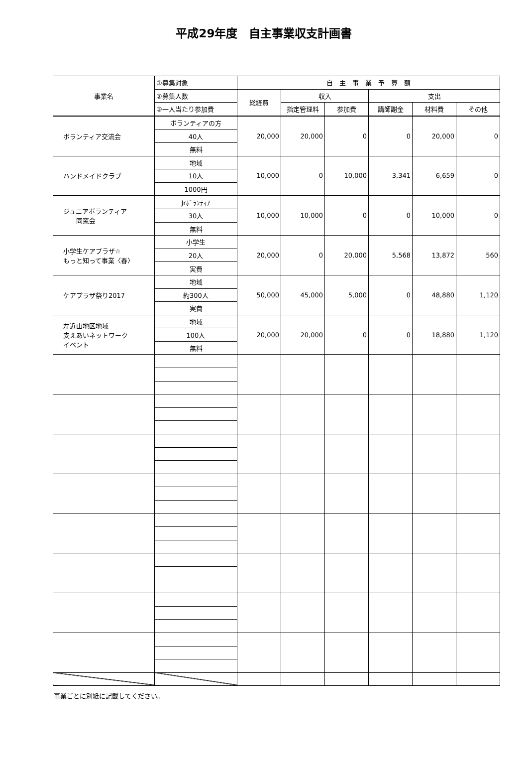平成29年度　自主事業収支計画書
| 事業名 | ①募集対象 | 自 主 事 業 予 算 額 | | | | | |
| --- | --- | --- | --- | --- | --- | --- | --- |
| | ②募集人数 | 総経費 | 収入 | | 支出 | | |
| | ③一人当たり参加費 | | 指定管理料 | 参加費 | 講師謝金 | 材料費 | その他 |
| ボランティア交流会 | ボランティアの方 | 20,000 | 20,000 | 0 | 0 | 20,000 | 0 |
| | 40人 | | | | | | |
| | 無料 | | | | | | |
| ハンドメイドクラブ | 地域 | 10,000 | 0 | 10,000 | 3,341 | 6,659 | 0 |
| | 10人 | | | | | | |
| | 1000円 | | | | | | |
| ジュニアボランティア 同窓会 | Jrﾎﾞﾗﾝﾃｨｱ | 10,000 | 10,000 | 0 | 0 | 10,000 | 0 |
| | 30人 | | | | | | |
| | 無料 | | | | | | |
| 小学生ケアプラザ☆ もっと知って事業〈春〉 | 小学生 | 20,000 | 0 | 20,000 | 5,568 | 13,872 | 560 |
| | 20人 | | | | | | |
| | 実費 | | | | | | |
| ケアプラザ祭り2017 | 地域 | 50,000 | 45,000 | 5,000 | 0 | 48,880 | 1,120 |
| | 約300人 | | | | | | |
| | 実費 | | | | | | |
| 左近山地区地域 支えあいネットワーク イベント | 地域 | 20,000 | 20,000 | 0 | 0 | 18,880 | 1,120 |
| | 100人 | | | | | | |
| | 無料 | | | | | | |
事業ごとに別紙に記載してください。